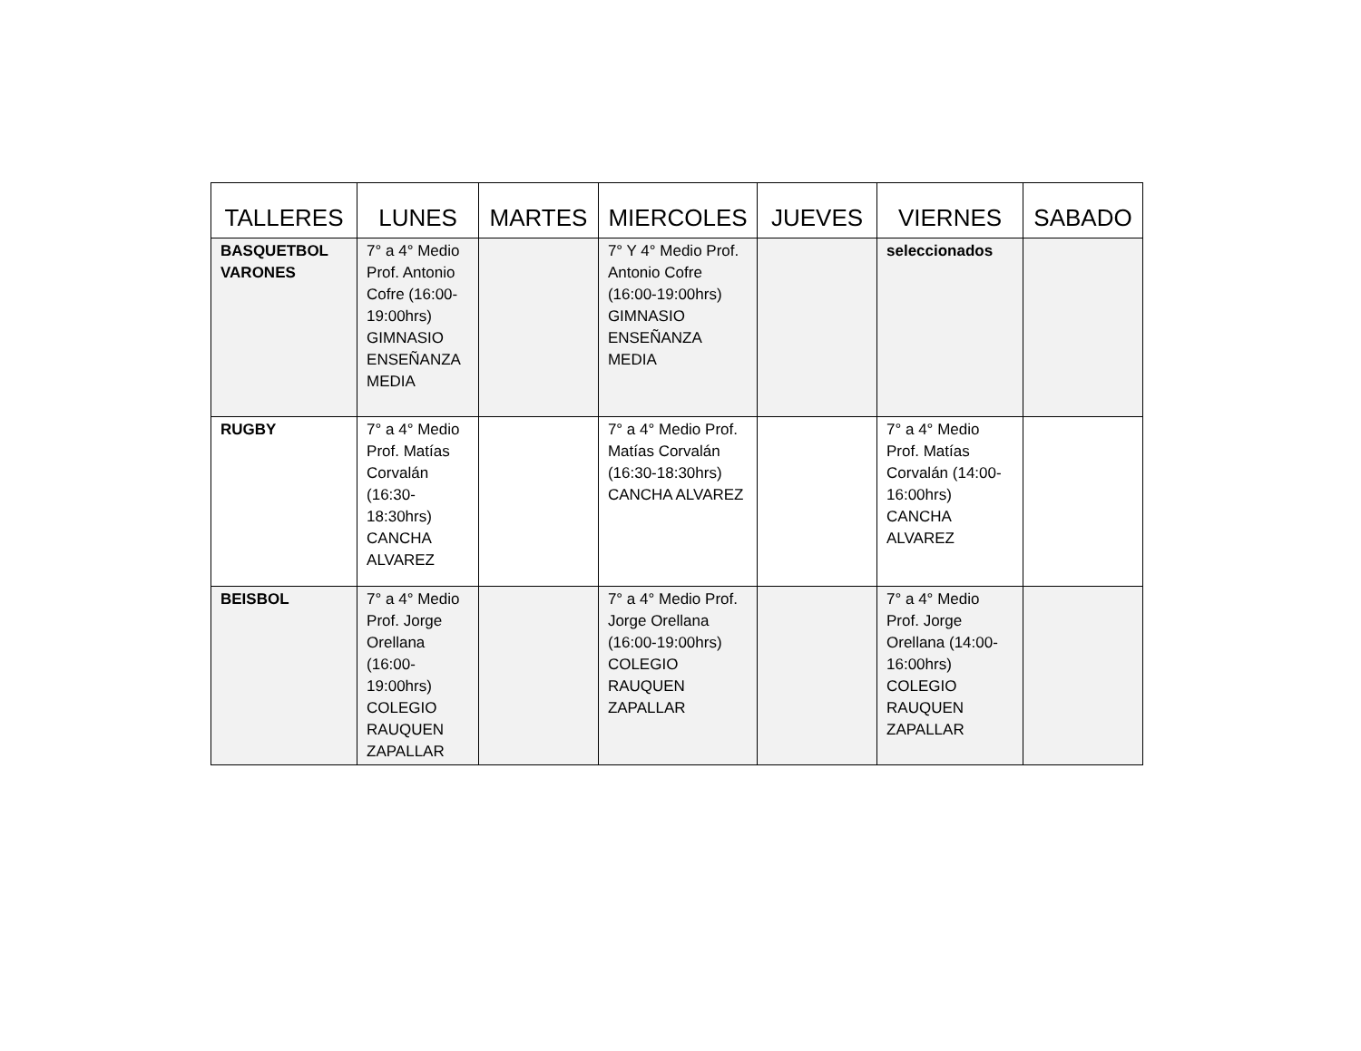| TALLERES | LUNES | MARTES | MIERCOLES | JUEVES | VIERNES | SABADO |
| --- | --- | --- | --- | --- | --- | --- |
| BASQUETBOL VARONES | 7° a 4° Medio Prof. Antonio Cofre (16:00-19:00hrs) GIMNASIO ENSEÑANZA MEDIA | | 7° Y 4° Medio Prof. Antonio Cofre (16:00-19:00hrs) GIMNASIO ENSEÑANZA MEDIA | | seleccionados | |
| RUGBY | 7° a 4° Medio Prof. Matías Corvalán (16:30-18:30hrs) CANCHA ALVAREZ | | 7° a 4° Medio Prof. Matías Corvalán (16:30-18:30hrs) CANCHA ALVAREZ | | 7° a 4° Medio Prof. Matías Corvalán (14:00-16:00hrs) CANCHA ALVAREZ | |
| BEISBOL | 7° a 4° Medio Prof. Jorge Orellana (16:00-19:00hrs) COLEGIO RAUQUEN ZAPALLAR | | 7° a 4° Medio Prof. Jorge Orellana (16:00-19:00hrs) COLEGIO RAUQUEN ZAPALLAR | | 7° a 4° Medio Prof. Jorge Orellana (14:00-16:00hrs) COLEGIO RAUQUEN ZAPALLAR | |